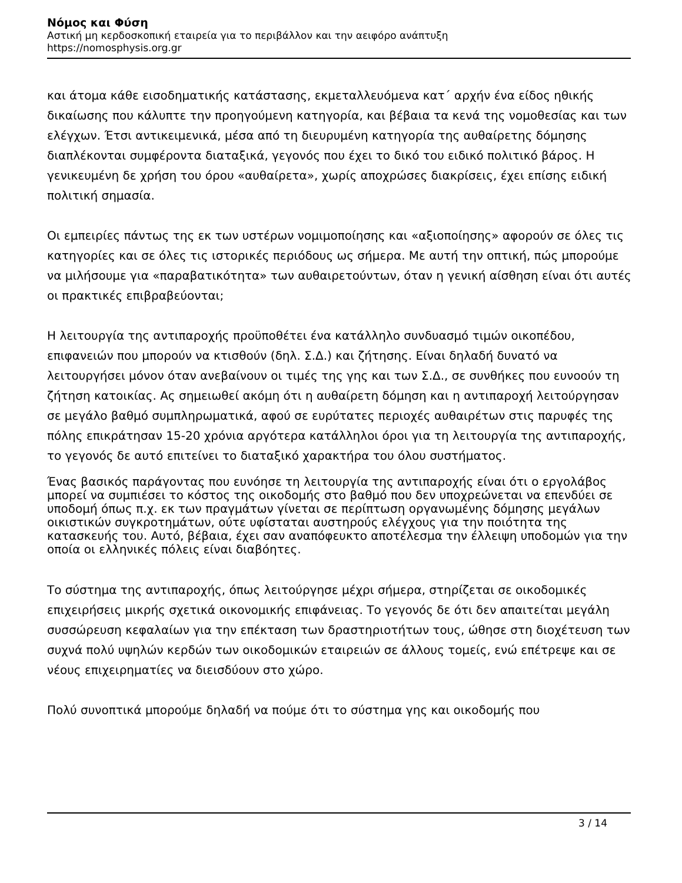Νόμος και Φύση
Αστική μη κερδοσκοπική εταιρεία για το περιβάλλον και την αειφόρο ανάπτυξη
https://nomosphysis.org.gr
και άτομα κάθε εισοδηματικής κατάστασης, εκμεταλλευόμενα κατ΄ αρχήν ένα είδος ηθικής δικαίωσης που κάλυπτε την προηγούμενη κατηγορία, και βέβαια τα κενά της νομοθεσίας και των ελέγχων. Έτσι αντικειμενικά, μέσα από τη διευρυμένη κατηγορία της αυθαίρετης δόμησης διαπλέκονται συμφέροντα διαταξικά, γεγονός που έχει το δικό του ειδικό πολιτικό βάρος. Η γενικευμένη δε χρήση του όρου «αυθαίρετα», χωρίς αποχρώσες διακρίσεις, έχει επίσης ειδική πολιτική σημασία.
Οι εμπειρίες πάντως της εκ των υστέρων νομιμοποίησης και «αξιοποίησης» αφορούν σε όλες τις κατηγορίες και σε όλες τις ιστορικές περιόδους ως σήμερα. Με αυτή την οπτική, πώς μπορούμε να μιλήσουμε για «παραβατικότητα» των αυθαιρετούντων, όταν η γενική αίσθηση είναι ότι αυτές οι πρακτικές επιβραβεύονται;
Η λειτουργία της αντιπαροχής προϋποθέτει ένα κατάλληλο συνδυασμό τιμών οικοπέδου, επιφανειών που μπορούν να κτισθούν (δηλ. Σ.Δ.) και ζήτησης. Είναι δηλαδή δυνατό να λειτουργήσει μόνον όταν ανεβαίνουν οι τιμές της γης και των Σ.Δ., σε συνθήκες που ευνοούν τη ζήτηση κατοικίας. Ας σημειωθεί ακόμη ότι η αυθαίρετη δόμηση και η αντιπαροχή λειτούργησαν σε μεγάλο βαθμό συμπληρωματικά, αφού σε ευρύτατες περιοχές αυθαιρέτων στις παρυφές της πόλης επικράτησαν 15-20 χρόνια αργότερα κατάλληλοι όροι για τη λειτουργία της αντιπαροχής, το γεγονός δε αυτό επιτείνει το διαταξικό χαρακτήρα του όλου συστήματος.
Ένας βασικός παράγοντας που ευνόησε τη λειτουργία της αντιπαροχής είναι ότι ο εργολάβος μπορεί να συμπιέσει το κόστος της οικοδομής στο βαθμό που δεν υποχρεώνεται να επενδύει σε υποδομή όπως π.χ. εκ των πραγμάτων γίνεται σε περίπτωση οργανωμένης δόμησης μεγάλων οικιστικών συγκροτημάτων, ούτε υφίσταται αυστηρούς ελέγχους για την ποιότητα της κατασκευής του. Αυτό, βέβαια, έχει σαν αναπόφευκτο αποτέλεσμα την έλλειψη υποδομών για την οποία οι ελληνικές πόλεις είναι διαβόητες.
Το σύστημα της αντιπαροχής, όπως λειτούργησε μέχρι σήμερα, στηρίζεται σε οικοδομικές επιχειρήσεις μικρής σχετικά οικονομικής επιφάνειας. Το γεγονός δε ότι δεν απαιτείται μεγάλη συσσώρευση κεφαλαίων για την επέκταση των δραστηριοτήτων τους, ώθησε στη διοχέτευση των συχνά πολύ υψηλών κερδών των οικοδομικών εταιρειών σε άλλους τομείς, ενώ επέτρεψε και σε νέους επιχειρηματίες να διεισδύουν στο χώρο.
Πολύ συνοπτικά μπορούμε δηλαδή να πούμε ότι το σύστημα γης και οικοδομής που
3 / 14